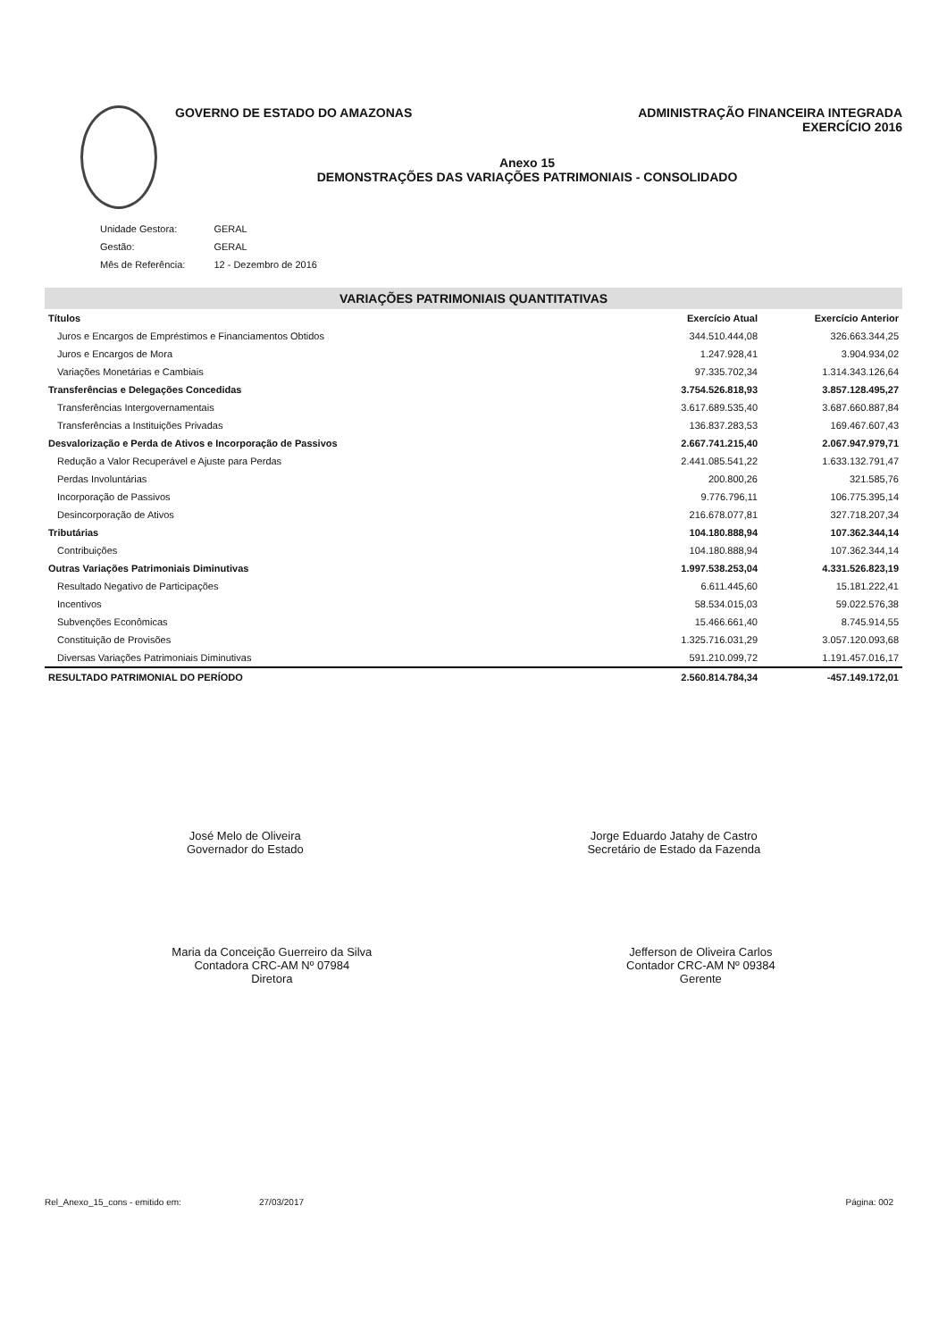GOVERNO DE ESTADO DO AMAZONAS ADMINISTRAÇÃO FINANCEIRA INTEGRADA
EXERCÍCIO 2016
Anexo 15
DEMONSTRAÇÕES DAS VARIAÇÕES PATRIMONIAIS - CONSOLIDADO
| Unidade Gestora: | GERAL |
| Gestão: | GERAL |
| Mês de Referência: | 12 - Dezembro de 2016 |
VARIAÇÕES PATRIMONIAIS QUANTITATIVAS
| Títulos | Exercício Atual | Exercício Anterior |
| --- | --- | --- |
| Juros e Encargos de Empréstimos e Financiamentos Obtidos | 344.510.444,08 | 326.663.344,25 |
| Juros e Encargos de Mora | 1.247.928,41 | 3.904.934,02 |
| Variações Monetárias e Cambiais | 97.335.702,34 | 1.314.343.126,64 |
| Transferências e Delegações Concedidas | 3.754.526.818,93 | 3.857.128.495,27 |
| Transferências Intergovernamentais | 3.617.689.535,40 | 3.687.660.887,84 |
| Transferências a Instituições Privadas | 136.837.283,53 | 169.467.607,43 |
| Desvalorização e Perda de Ativos e Incorporação de Passivos | 2.667.741.215,40 | 2.067.947.979,71 |
| Redução a Valor Recuperável e Ajuste para Perdas | 2.441.085.541,22 | 1.633.132.791,47 |
| Perdas Involuntárias | 200.800,26 | 321.585,76 |
| Incorporação de Passivos | 9.776.796,11 | 106.775.395,14 |
| Desincorporação de Ativos | 216.678.077,81 | 327.718.207,34 |
| Tributárias | 104.180.888,94 | 107.362.344,14 |
| Contribuições | 104.180.888,94 | 107.362.344,14 |
| Outras Variações Patrimoniais Diminutivas | 1.997.538.253,04 | 4.331.526.823,19 |
| Resultado Negativo de Participações | 6.611.445,60 | 15.181.222,41 |
| Incentivos | 58.534.015,03 | 59.022.576,38 |
| Subvenções Econômicas | 15.466.661,40 | 8.745.914,55 |
| Constituição de Provisões | 1.325.716.031,29 | 3.057.120.093,68 |
| Diversas Variações Patrimoniais Diminutivas | 591.210.099,72 | 1.191.457.016,17 |
| RESULTADO PATRIMONIAL DO PERÍODO | 2.560.814.784,34 | -457.149.172,01 |
José Melo de Oliveira
Governador do Estado
Jorge Eduardo Jatahy de Castro
Secretário de Estado da Fazenda
Maria da Conceição Guerreiro da Silva
Contadora CRC-AM Nº 07984
Diretora
Jefferson de Oliveira Carlos
Contador CRC-AM Nº 09384
Gerente
Rel_Anexo_15_cons - emitido em: 27/03/2017 Página: 002